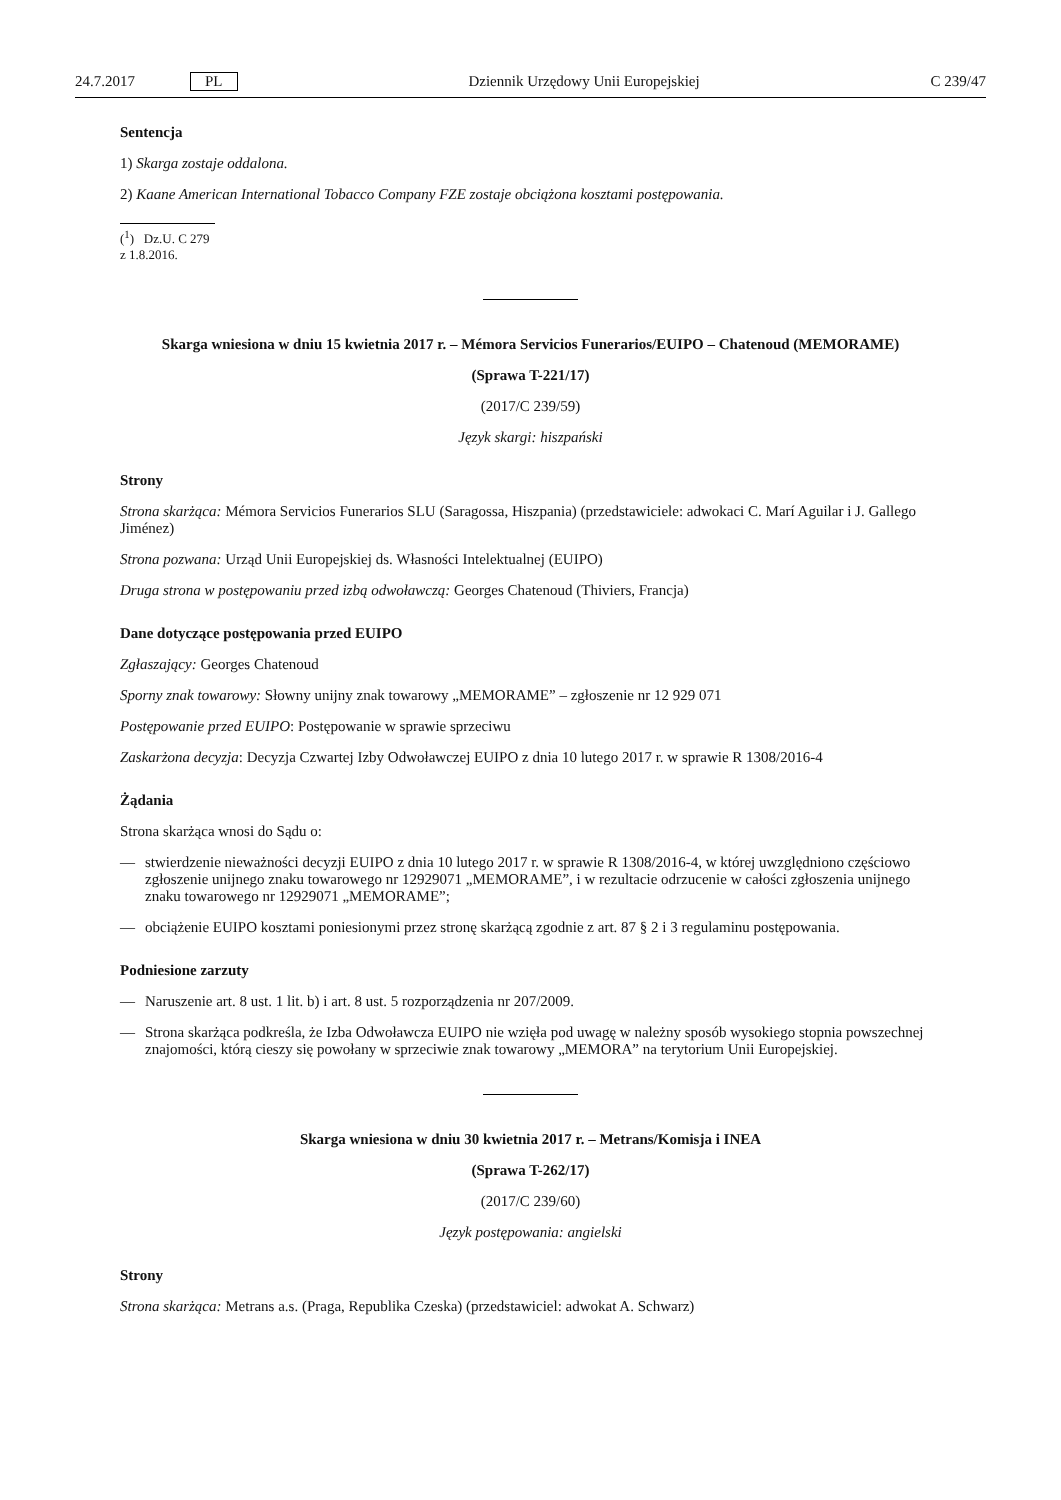24.7.2017 PL Dziennik Urzędowy Unii Europejskiej C 239/47
Sentencja
1) Skarga zostaje oddalona.
2) Kaane American International Tobacco Company FZE zostaje obciążona kosztami postępowania.
(<sup>1</sup>) Dz.U. C 279 z 1.8.2016.
Skarga wniesiona w dniu 15 kwietnia 2017 r. – Mémora Servicios Funerarios/EUIPO – Chatenoud (MEMORAME)
(Sprawa T-221/17)
(2017/C 239/59)
Język skargi: hiszpański
Strony
Strona skarżąca: Mémora Servicios Funerarios SLU (Saragossa, Hiszpania) (przedstawiciele: adwokaci C. Marí Aguilar i J. Gallego Jiménez)
Strona pozwana: Urząd Unii Europejskiej ds. Własności Intelektualnej (EUIPO)
Druga strona w postępowaniu przed izbą odwoławczą: Georges Chatenoud (Thiviers, Francja)
Dane dotyczące postępowania przed EUIPO
Zgłaszający: Georges Chatenoud
Sporny znak towarowy: Słowny unijny znak towarowy „MEMORAME” – zgłoszenie nr 12 929 071
Postępowanie przed EUIPO: Postępowanie w sprawie sprzeciwu
Zaskarżona decyzja: Decyzja Czwartej Izby Odwoławczej EUIPO z dnia 10 lutego 2017 r. w sprawie R 1308/2016-4
Żądania
Strona skarżąca wnosi do Sądu o:
— stwierdzenie nieważności decyzji EUIPO z dnia 10 lutego 2017 r. w sprawie R 1308/2016-4, w której uwzględniono częściowo zgłoszenie unijnego znaku towarowego nr 12929071 „MEMORAME”, i w rezultacie odrzucenie w całości zgłoszenia unijnego znaku towarowego nr 12929071 „MEMORAME”;
— obciążenie EUIPO kosztami poniesionymi przez stronę skarżącą zgodnie z art. 87 § 2 i 3 regulaminu postępowania.
Podniesione zarzuty
— Naruszenie art. 8 ust. 1 lit. b) i art. 8 ust. 5 rozporządzenia nr 207/2009.
— Strona skarżąca podkreśla, że Izba Odwoławcza EUIPO nie wzięła pod uwagę w należny sposób wysokiego stopnia powszechnej znajomości, którą cieszy się powołany w sprzeciwie znak towarowy „MEMORA” na terytorium Unii Europejskiej.
Skarga wniesiona w dniu 30 kwietnia 2017 r. – Metrans/Komisja i INEA
(Sprawa T-262/17)
(2017/C 239/60)
Język postępowania: angielski
Strony
Strona skarżąca: Metrans a.s. (Praga, Republika Czeska) (przedstawiciel: adwokat A. Schwarz)